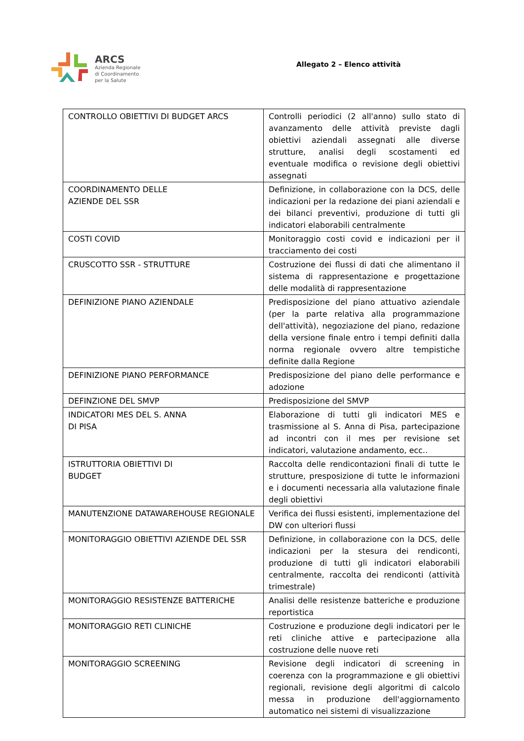ARCS
Azienda Regionale
di Coordinamento
per la Salute
Allegato 2 – Elenco attività
| CONTROLLO OBIETTIVI DI BUDGET ARCS | Controlli periodici (2 all'anno) sullo stato di avanzamento delle attività previste dagli obiettivi aziendali assegnati alle diverse strutture, analisi degli scostamenti ed eventuale modifica o revisione degli obiettivi assegnati |
| COORDINAMENTO DELLE AZIENDE DEL SSR | Definizione, in collaborazione con la DCS, delle indicazioni per la redazione dei piani aziendali e dei bilanci preventivi, produzione di tutti gli indicatori elaborabili centralmente |
| COSTI COVID | Monitoraggio costi covid e indicazioni per il tracciamento dei costi |
| CRUSCOTTO SSR - STRUTTURE | Costruzione dei flussi di dati che alimentano il sistema di rappresentazione e progettazione delle modalità di rappresentazione |
| DEFINIZIONE PIANO AZIENDALE | Predisposizione del piano attuativo aziendale (per la parte relativa alla programmazione dell'attività), negoziazione del piano, redazione della versione finale entro i tempi definiti dalla norma regionale ovvero altre tempistiche definite dalla Regione |
| DEFINIZIONE PIANO PERFORMANCE | Predisposizione del piano delle performance e adozione |
| DEFINZIONE DEL SMVP | Predisposizione del SMVP |
| INDICATORI MES DEL S. ANNA DI PISA | Elaborazione di tutti gli indicatori MES e trasmissione al S. Anna di Pisa, partecipazione ad incontri con il mes per revisione set indicatori, valutazione andamento, ecc.. |
| ISTRUTTORIA OBIETTIVI DI BUDGET | Raccolta delle rendicontazioni finali di tutte le strutture, presposizione di tutte le informazioni e i documenti necessaria alla valutazione finale degli obiettivi |
| MANUTENZIONE DATAWAREHOUSE REGIONALE | Verifica dei flussi esistenti, implementazione del DW con ulteriori flussi |
| MONITORAGGIO OBIETTIVI AZIENDE DEL SSR | Definizione, in collaborazione con la DCS, delle indicazioni per la stesura dei rendiconti, produzione di tutti gli indicatori elaborabili centralmente, raccolta dei rendiconti (attività trimestrale) |
| MONITORAGGIO RESISTENZE BATTERICHE | Analisi delle resistenze batteriche e produzione reportistica |
| MONITORAGGIO RETI CLINICHE | Costruzione e produzione degli indicatori per le reti cliniche attive e partecipazione alla costruzione delle nuove reti |
| MONITORAGGIO SCREENING | Revisione degli indicatori di screening in coerenza con la programmazione e gli obiettivi regionali, revisione degli algoritmi di calcolo messa in produzione dell'aggiornamento automatico nei sistemi di visualizzazione |